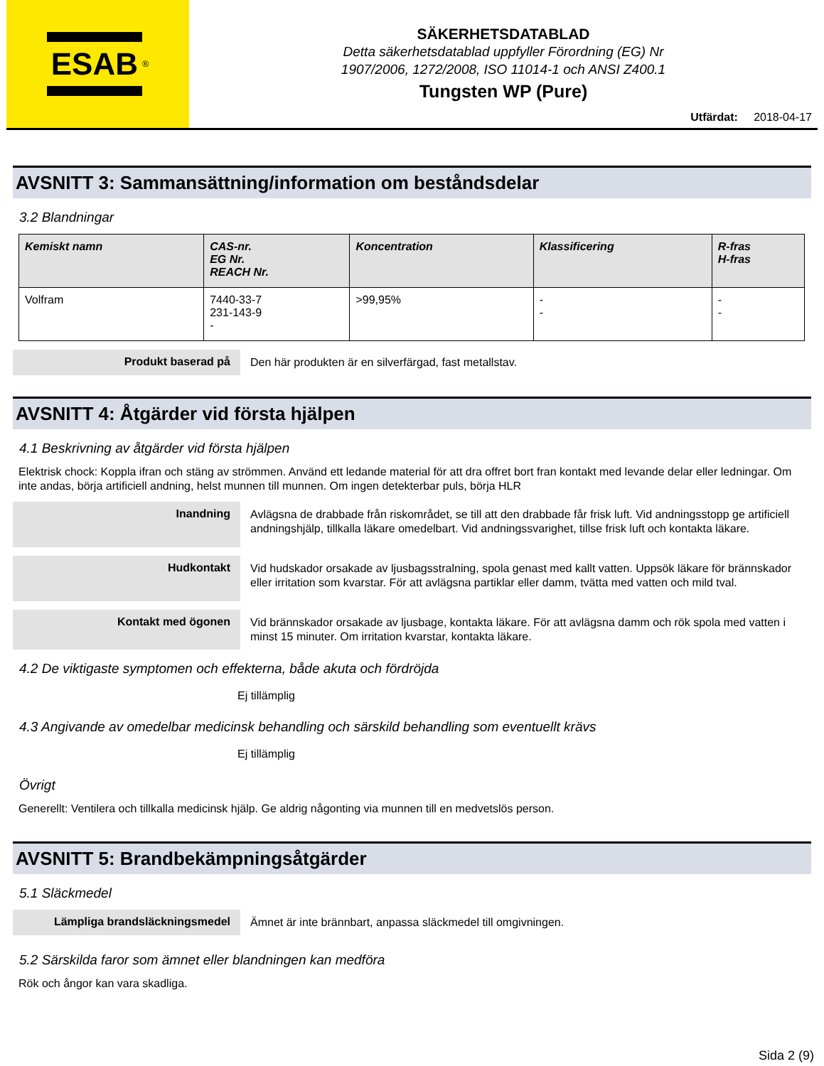ESAB<sup>®</sup>
SÄKERHETSDATABLAD
Detta säkerhetsdatablad uppfyller Förordning (EG) Nr
1907/2006, 1272/2008, ISO 11014-1 och ANSI Z400.1
Tungsten WP (Pure)
Utfärdat: 2018-04-17
AVSNITT 3: Sammansättning/information om beståndsdelar
3.2 Blandningar
| Kemiskt namn | CAS-nr. EG Nr. REACH Nr. | Koncentration | Klassificering | R-fras H-fras |
| --- | --- | --- | --- | --- |
| Volfram | 7440-33-7 231-143-9 - | >99,95% | - - | - - |
Produkt baserad på
Den här produkten är en silverfärgad, fast metallstav.
AVSNITT 4: Åtgärder vid första hjälpen
4.1 Beskrivning av åtgärder vid första hjälpen
Elektrisk chock: Koppla ifran och stäng av strömmen. Använd ett ledande material för att dra offret bort fran kontakt med levande delar eller ledningar. Om inte andas, börja artificiell andning, helst munnen till munnen. Om ingen detekterbar puls, börja HLR
Inandning
Avlägsna de drabbade från riskområdet, se till att den drabbade får frisk luft. Vid andningsstopp ge artificiell andningshjälp, tillkalla läkare omedelbart. Vid andningssvarighet, tillse frisk luft och kontakta läkare.
Hudkontakt
Vid hudskador orsakade av ljusbagsstralning, spola genast med kallt vatten. Uppsök läkare för brännskador eller irritation som kvarstar. För att avlägsna partiklar eller damm, tvätta med vatten och mild tval.
Kontakt med ögonen
Vid brännskador orsakade av ljusbage, kontakta läkare. För att avlägsna damm och rök spola med vatten i minst 15 minuter. Om irritation kvarstar, kontakta läkare.
4.2 De viktigaste symptomen och effekterna, både akuta och fördröjda
Ej tillämplig
4.3 Angivande av omedelbar medicinsk behandling och särskild behandling som eventuellt krävs
Ej tillämplig
Övrigt
Generellt: Ventilera och tillkalla medicinsk hjälp. Ge aldrig någonting via munnen till en medvetslös person.
AVSNITT 5: Brandbekämpningsåtgärder
5.1 Släckmedel
Lämpliga brandsläckningsmedel
Ämnet är inte brännbart, anpassa släckmedel till omgivningen.
5.2 Särskilda faror som ämnet eller blandningen kan medföra
Rök och ångor kan vara skadliga.
Sida 2 (9)